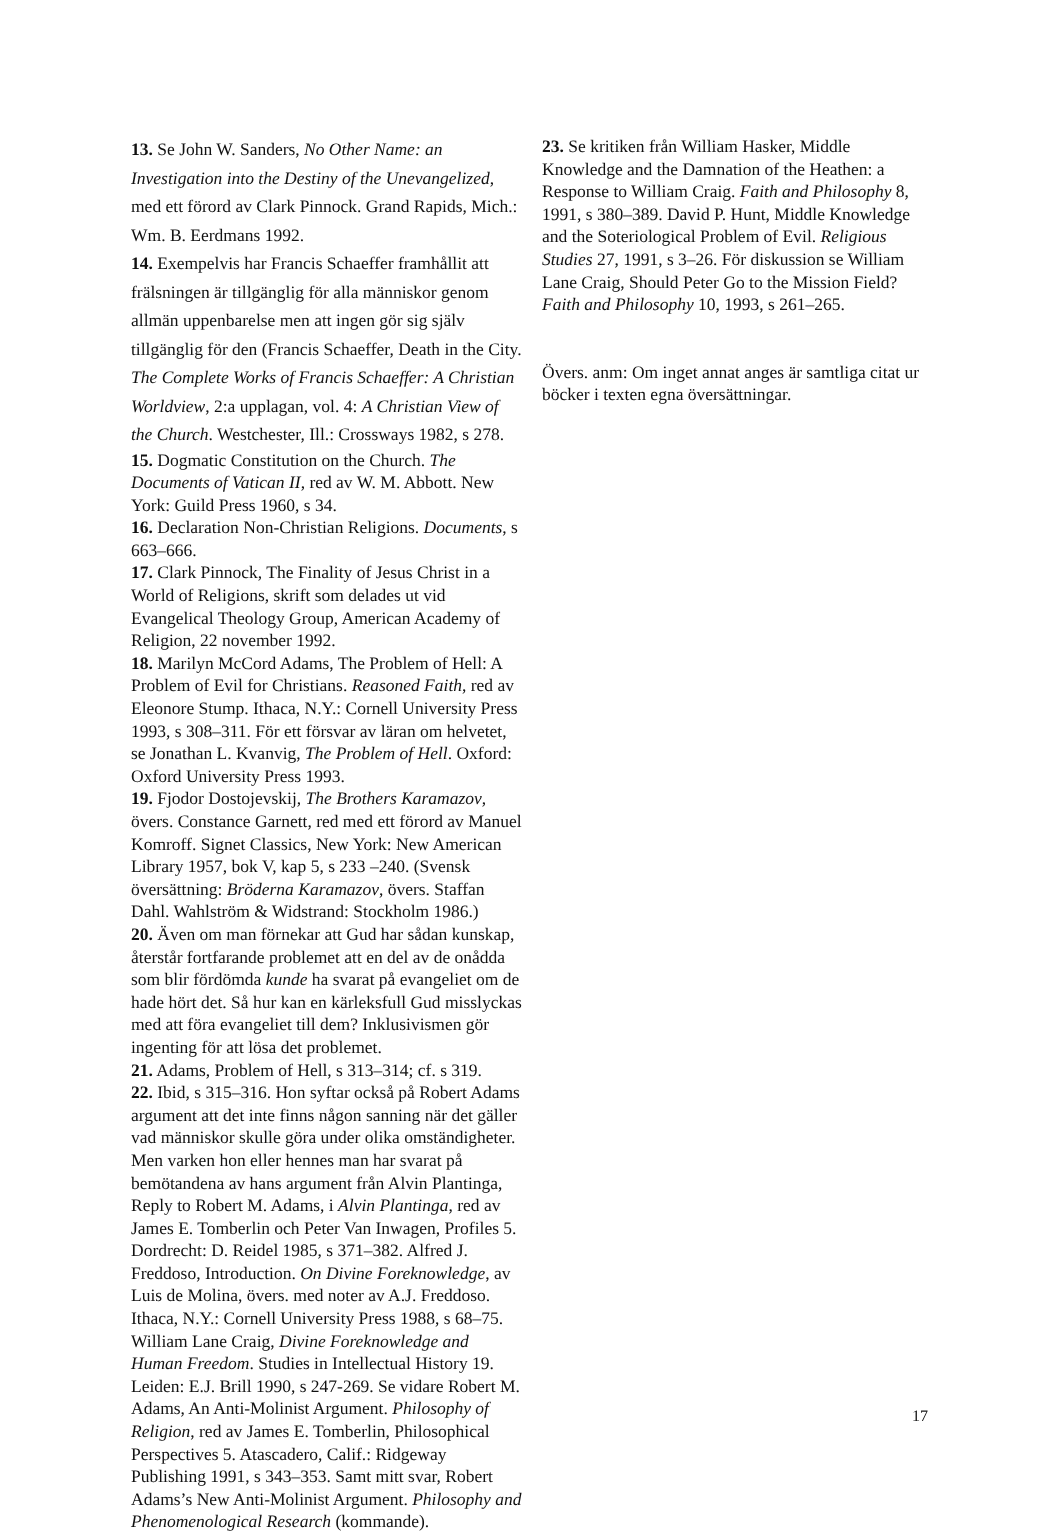13. Se John W. Sanders, No Other Name: an Investigation into the Destiny of the Unevangelized, med ett förord av Clark Pinnock. Grand Rapids, Mich.: Wm. B. Eerdmans 1992.
14. Exempelvis har Francis Schaeffer framhållit att frälsningen är tillgänglig för alla människor genom allmän uppenbarelse men att ingen gör sig själv tillgänglig för den (Francis Schaeffer, Death in the City. The Complete Works of Francis Schaeffer: A Christian Worldview, 2:a upplagan, vol. 4: A Christian View of the Church. Westchester, Ill.: Crossways 1982, s 278.
15. Dogmatic Constitution on the Church. The Documents of Vatican II, red av W. M. Abbott. New York: Guild Press 1960, s 34.
16. Declaration Non-Christian Religions. Documents, s 663–666.
17. Clark Pinnock, The Finality of Jesus Christ in a World of Religions, skrift som delades ut vid Evangelical Theology Group, American Academy of Religion, 22 november 1992.
18. Marilyn McCord Adams, The Problem of Hell: A Problem of Evil for Christians. Reasoned Faith, red av Eleonore Stump. Ithaca, N.Y.: Cornell University Press 1993, s 308–311. För ett försvar av läran om helvetet, se Jonathan L. Kvanvig, The Problem of Hell. Oxford: Oxford University Press 1993.
19. Fjodor Dostojevskij, The Brothers Karamazov, övers. Constance Garnett, red med ett förord av Manuel Komroff. Signet Classics, New York: New American Library 1957, bok V, kap 5, s 233 –240. (Svensk översättning: Bröderna Karamazov, övers. Staffan Dahl. Wahlström & Widstrand: Stockholm 1986.)
20. Även om man förnekar att Gud har sådan kunskap, återstår fortfarande problemet att en del av de onådda som blir fördömda kunde ha svarat på evangeliet om de hade hört det. Så hur kan en kärleksfull Gud misslyckas med att föra evangeliet till dem? Inklusivismen gör ingenting för att lösa det problemet.
21. Adams, Problem of Hell, s 313–314; cf. s 319.
22. Ibid, s 315–316. Hon syftar också på Robert Adams argument att det inte finns någon sanning när det gäller vad människor skulle göra under olika omständigheter. Men varken hon eller hennes man har svarat på bemötandena av hans argument från Alvin Plantinga, Reply to Robert M. Adams, i Alvin Plantinga, red av James E. Tomberlin och Peter Van Inwagen, Profiles 5. Dordrecht: D. Reidel 1985, s 371–382. Alfred J. Freddoso, Introduction. On Divine Foreknowledge, av Luis de Molina, övers. med noter av A.J. Freddoso. Ithaca, N.Y.: Cornell University Press 1988, s 68–75. William Lane Craig, Divine Foreknowledge and Human Freedom. Studies in Intellectual History 19. Leiden: E.J. Brill 1990, s 247-269. Se vidare Robert M. Adams, An Anti-Molinist Argument. Philosophy of Religion, red av James E. Tomberlin, Philosophical Perspectives 5. Atascadero, Calif.: Ridgeway Publishing 1991, s 343–353. Samt mitt svar, Robert Adams’s New Anti-Molinist Argument. Philosophy and Phenomenological Research (kommande).
23. Se kritiken från William Hasker, Middle Knowledge and the Damnation of the Heathen: a Response to William Craig. Faith and Philosophy 8, 1991, s 380–389. David P. Hunt, Middle Knowledge and the Soteriological Problem of Evil. Religious Studies 27, 1991, s 3–26. För diskussion se William Lane Craig, Should Peter Go to the Mission Field? Faith and Philosophy 10, 1993, s 261–265.
Övers. anm: Om inget annat anges är samtliga citat ur böcker i texten egna översättningar.
17